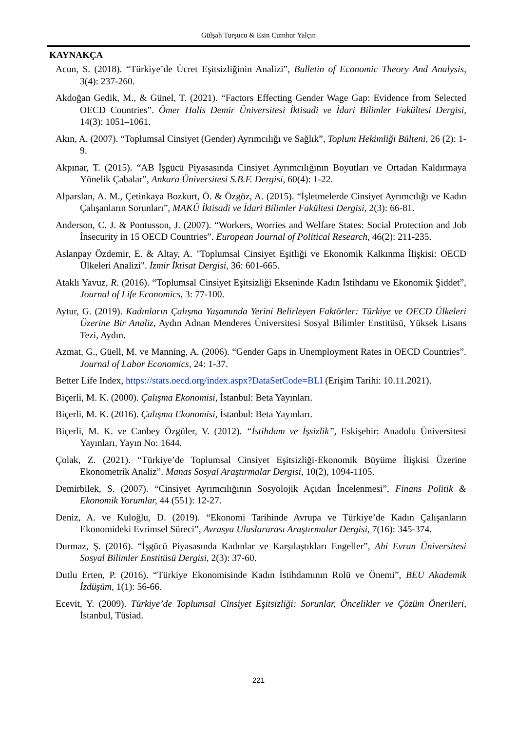Gülşah Turşucu & Esin Cumhur Yalçın
KAYNAKÇA
Acun, S. (2018). “Türkiye’de Ücret Eşitsizliğinin Analizi”, Bulletin of Economic Theory And Analysis, 3(4): 237-260.
Akdoğan Gedik, M., & Günel, T. (2021). “Factors Effecting Gender Wage Gap: Evidence from Selected OECD Countries”. Ömer Halis Demir Üniversitesi İktisadi ve İdari Bilimler Fakültesi Dergisi, 14(3): 1051–1061.
Akın, A. (2007). “Toplumsal Cinsiyet (Gender) Ayrımcılığı ve Sağlık”, Toplum Hekimliği Bülteni, 26 (2): 1-9.
Akpınar, T. (2015). “AB İşgücü Piyasasında Cinsiyet Ayrımcılığının Boyutları ve Ortadan Kaldırmaya Yönelik Çabalar”, Ankara Üniversitesi S.B.F. Dergisi, 60(4): 1-22.
Alparslan, A. M., Çetinkaya Bozkurt, Ö. & Özgöz, A. (2015). “İşletmelerde Cinsiyet Ayrımcılığı ve Kadın Çalışanların Sorunları”, MAKÜ İktisadi ve İdari Bilimler Fakültesi Dergisi, 2(3): 66-81.
Anderson, C. J. & Pontusson, J. (2007). “Workers, Worries and Welfare States: Social Protection and Job İnsecurity in 15 OECD Countries”. European Journal of Political Research, 46(2): 211-235.
Aslanpay Özdemir, E. & Altay, A. "Toplumsal Cinsiyet Eşitliği ve Ekonomik Kalkınma İlişkisi: OECD Ülkeleri Analizi". İzmir İktisat Dergisi, 36: 601-665.
Ataklı Yavuz, R. (2016). “Toplumsal Cinsiyet Eşitsizliği Ekseninde Kadın İstihdamı ve Ekonomik Şiddet”, Journal of Life Economics, 3: 77-100.
Aytur, G. (2019). Kadınların Çalışma Yaşamında Yerini Belirleyen Faktörler: Türkiye ve OECD Ülkeleri Üzerine Bir Analiz, Aydın Adnan Menderes Üniversitesi Sosyal Bilimler Enstitüsü, Yüksek Lisans Tezi, Aydın.
Azmat, G., Güell, M. ve Manning, A. (2006). “Gender Gaps in Unemployment Rates in OECD Countries”. Journal of Labor Economics, 24: 1-37.
Better Life Index, https://stats.oecd.org/index.aspx?DataSetCode=BLI (Erişim Tarihi: 10.11.2021).
Biçerli, M. K. (2000). Çalışma Ekonomisi, İstanbul: Beta Yayınları.
Biçerli, M. K. (2016). Çalışma Ekonomisi, İstanbul: Beta Yayınları.
Biçerli, M. K. ve Canbey Özgüler, V. (2012). “İstihdam ve İşsizlik”, Eskişehir: Anadolu Üniversitesi Yayınları, Yayın No: 1644.
Çolak, Z. (2021). “Türkiye’de Toplumsal Cinsiyet Eşitsizliği-Ekonomik Büyüme İlişkisi Üzerine Ekonometrik Analiz”. Manas Sosyal Araştırmalar Dergisi, 10(2), 1094-1105.
Demirbilek, S. (2007). “Cinsiyet Ayrımcılığının Sosyolojik Açıdan İncelenmesi”, Finans Politik & Ekonomik Yorumlar, 44 (551): 12-27.
Deniz, A. ve Kuloğlu, D. (2019). “Ekonomi Tarihinde Avrupa ve Türkiye’de Kadın Çalışanların Ekonomideki Evrimsel Süreci”, Avrasya Uluslararası Araştırmalar Dergisi, 7(16): 345-374.
Durmaz, Ş. (2016). “İşgücü Piyasasında Kadınlar ve Karşılaştıkları Engeller”, Ahi Evran Üniversitesi Sosyal Bilimler Enstitüsü Dergisi, 2(3): 37-60.
Dutlu Erten, P. (2016). “Türkiye Ekonomisinde Kadın İstihdamının Rolü ve Önemi”, BEU Akademik İzdüşüm, 1(1): 56-66.
Ecevit, Y. (2009). Türkiye’de Toplumsal Cinsiyet Eşitsizliği: Sorunlar, Öncelikler ve Çözüm Önerileri, İstanbul, Tüsiad.
221